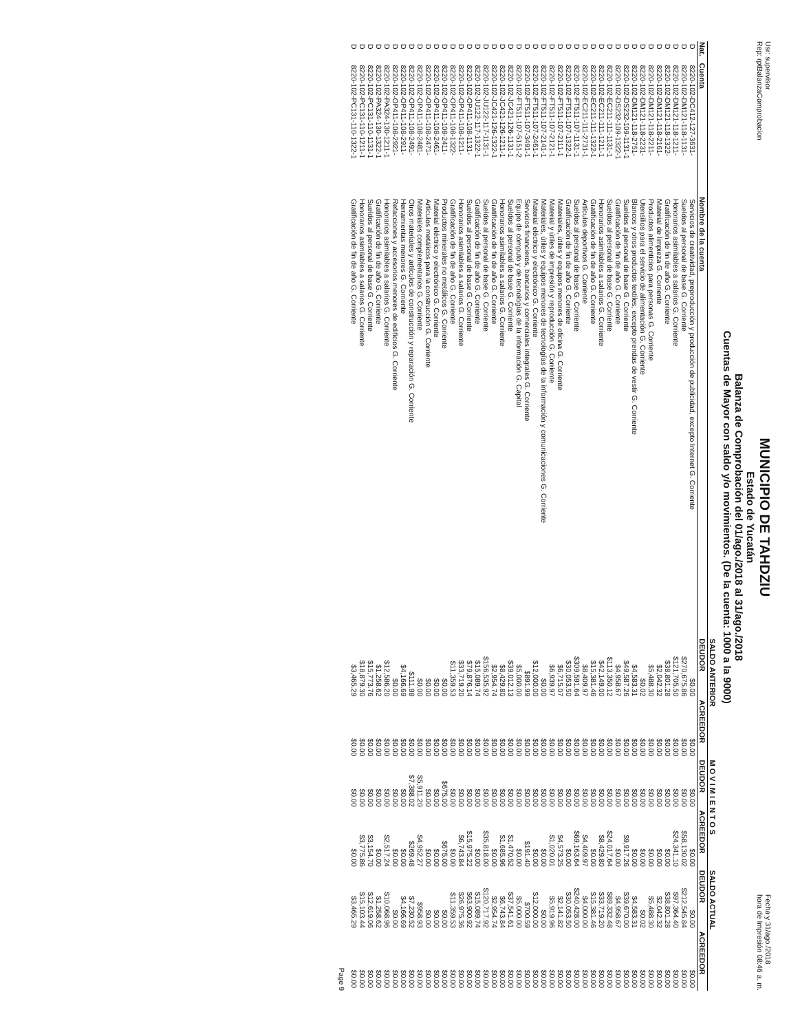Usr: supervisor
Rep: rptBalanzaComprobacion
MUNICIPIO DE TAHDZIU
Estado de Yucatán
Balanza de Comprobación del 01/ago./2018 al 31/ago./2018
Cuentas de Mayor con saldo y/o movimientos. (De la cuenta: 1000 a la 9000)
Fecha y 31/ago./2018
hora de Impresión 08:46 a. m.
| | | | SALDO ANTERIOR | | M O V I M I E N T O S | | SALDO ACTUAL | |
| --- | --- | --- | --- | --- | --- | --- | --- | --- |
| Nat. | Cuenta | Nombre de la cuenta | DEUDOR | ACREEDOR | DEUDOR | ACREEDOR | DEUDOR | ACREEDOR |
| D | 8220-102-DC412-127-3631- | Servicios de creatividad, preproducción y producción de publicidad, excepto Internet G. Corriente | $0.00 | $0.00 | $0.00 | $0.00 | $0.00 | $0.00 |
| D | 8220-102-DM121-118-1131- | Sueldos al personal de base G. Corriente | $270,675.86 | $0.00 | $0.00 | $58,130.02 | $212,545.84 | $0.00 |
| D | 8220-102-DM121-118-1211- | Honorarios asimilables a salarios G. Corriente | $121,705.50 | $0.00 | $0.00 | $24,341.10 | $97,364.40 | $0.00 |
| D | 8220-102-DM121-118-1322- | Gratificación de fin de año G. Corriente | $38,801.28 | $0.00 | $0.00 | $0.00 | $38,801.28 | $0.00 |
| D | 8220-102-DM121-118-2161- | Material de limpieza G. Corriente | $2,042.32 | $0.00 | $0.00 | $0.00 | $2,042.32 | $0.00 |
| D | 8220-102-DM121-118-2211- | Productos alimenticios para personas G. Corriente | $5,488.30 | $0.00 | $0.00 | $0.00 | $5,488.30 | $0.00 |
| D | 8220-102-DM121-118-2231- | Utensilios para el servicio de alimentación G. Corriente | $0.02 | $0.00 | $0.00 | $0.00 | $0.02 | $0.00 |
| D | 8220-102-DM121-118-2751- | Blancos y otros productos textiles, excepto prendas de vestir G. Corriente | $4,583.31 | $0.00 | $0.00 | $0.00 | $4,583.31 | $0.00 |
| D | 8220-102-DS232-109-1131-1 | Sueldos al personal de base G. Corriente | $49,587.26 | $0.00 | $0.00 | $9,917.26 | $39,670.00 | $0.00 |
| D | 8220-102-DS232-109-1322-1 | Gratificación de fin de año G. Corriente | $4,958.67 | $0.00 | $0.00 | $0.00 | $4,958.67 | $0.00 |
| D | 8220-102-EC211-111-1131-1 | Sueldos al personal de base G. Corriente | $113,350.12 | $0.00 | $0.00 | $24,017.64 | $89,332.48 | $0.00 |
| D | 8220-102-EC211-111-1211-1 | Honorarios asimilables a salarios G. Corriente | $42,149.00 | $0.00 | $0.00 | $8,429.80 | $33,719.20 | $0.00 |
| D | 8220-102-EC211-111-1322-1 | Gratificación de fin de año G. Corriente | $15,381.46 | $0.00 | $0.00 | $0.00 | $15,381.46 | $0.00 |
| D | 8220-102-EC211-111-2731-1 | Artículos deportivos G. Corriente | $8,409.97 | $0.00 | $0.00 | $4,409.97 | $4,000.00 | $0.00 |
| D | 8220-102-FT511-107-1131-1 | Sueldos al personal de base G. Corriente | $309,591.64 | $0.00 | $0.00 | $69,163.64 | $240,428.00 | $0.00 |
| D | 8220-102-FT511-107-1322-1 | Gratificación de fin de año G. Corriente | $30,053.50 | $0.00 | $0.00 | $0.00 | $30,053.50 | $0.00 |
| D | 8220-102-FT511-107-2111-1 | Materiales, útiles y equipos menores de oficina G. Corriente | $6,715.07 | $0.00 | $0.00 | $4,573.25 | $2,141.82 | $0.00 |
| D | 8220-102-FT511-107-2121-1 | Material y útiles de impresión y reproducción G. Corriente | $6,939.97 | $0.00 | $0.00 | $1,020.01 | $5,919.96 | $0.00 |
| D | 8220-102-FT511-107-2141-1 | Materiales, útiles y equipos menores de tecnologías de la información y comunicaciones G. Corriente | $0.00 | $0.00 | $0.00 | $0.00 | $0.00 | $0.00 |
| D | 8220-102-FT511-107-2461-1 | Material eléctrico y electrónico G. Corriente | $12,000.00 | $0.00 | $0.00 | $0.00 | $12,000.00 | $0.00 |
| D | 8220-102-FT511-107-3491-1 | Servicios financieros, bancarios y comerciales integrales G. Corriente | $891.99 | $0.00 | $0.00 | $191.40 | $700.59 | $0.00 |
| D | 8220-102-FT511-107-5151-2 | Equipo de cómputo y de tecnologías de la información G. Capital | $5,000.00 | $0.00 | $0.00 | $0.00 | $5,000.00 | $0.00 |
| D | 8220-102-JC421-126-1131-1 | Sueldos al personal de base G. Corriente | $39,012.13 | $0.00 | $0.00 | $1,470.52 | $37,541.61 | $0.00 |
| D | 8220-102-JC421-126-1211-1 | Honorarios asimilables a salarios G. Corriente | $8,429.80 | $0.00 | $0.00 | $1,685.96 | $6,743.84 | $0.00 |
| D | 8220-102-JC421-126-1322-1 | Gratificación de fin de año G. Corriente | $2,954.74 | $0.00 | $0.00 | $0.00 | $2,954.74 | $0.00 |
| D | 8220-102-JU122-117-1131-1 | Sueldos al personal de base G. Corriente | $156,535.92 | $0.00 | $0.00 | $35,818.00 | $120,717.92 | $0.00 |
| D | 8220-102-JU122-117-1322-1 | Gratificación de fin de año G. Corriente | $15,089.74 | $0.00 | $0.00 | $0.00 | $15,089.74 | $0.00 |
| D | 8220-102-OP411-108-1131- | Sueldos al personal de base G. Corriente | $79,876.14 | $0.00 | $0.00 | $15,975.22 | $63,900.92 | $0.00 |
| D | 8220-102-OP411-108-1211- | Honorarios asimilables a salarios G. Corriente | $33,719.20 | $0.00 | $0.00 | $6,743.84 | $26,975.36 | $0.00 |
| D | 8220-102-OP411-108-1322- | Gratificación de fin de año G. Corriente | $11,359.53 | $0.00 | $0.00 | $0.00 | $11,359.53 | $0.00 |
| D | 8220-102-OP411-108-2411- | Productos minerales no metálicos G. Corriente | $0.00 | $0.00 | $675.00 | $675.00 | $0.00 | $0.00 |
| D | 8220-102-OP411-108-2461- | Material eléctrico y electrónico G. Corriente | $0.00 | $0.00 | $0.00 | $0.00 | $0.00 | $0.00 |
| D | 8220-102-OP411-108-2471- | Artículos metálicos para la construcción G. Corriente | $0.00 | $0.00 | $0.00 | $0.00 | $0.00 | $0.00 |
| D | 8220-102-OP411-108-2481- | Materiales complementarios G. Corriente | $0.00 | $0.00 | $5,911.20 | $4,952.27 | $958.93 | $0.00 |
| D | 8220-102-OP411-108-2491- | Otros materiales y artículos de construcción y reparación G. Corriente | $111.98 | $0.00 | $7,388.02 | $269.48 | $7,230.52 | $0.00 |
| D | 8220-102-OP411-108-2911- | Herramientas menores G. Corriente | $4,166.69 | $0.00 | $0.00 | $0.00 | $4,166.69 | $0.00 |
| D | 8220-102-OP411-108-2921- | Refacciones y accesorios menores de edificios G. Corriente | $0.00 | $0.00 | $0.00 | $0.00 | $0.00 | $0.00 |
| D | 8220-102-PA324-130-1211-1 | Honorarios asimilables a salarios G. Corriente | $12,586.20 | $0.00 | $0.00 | $2,517.24 | $10,068.96 | $0.00 |
| D | 8220-102-PA324-130-1322-1 | Gratificación de fin de año G. Corriente | $1,258.62 | $0.00 | $0.00 | $0.00 | $1,258.62 | $0.00 |
| D | 8220-102-PC131-110-1131-1 | Sueldos al personal de base G. Corriente | $15,773.76 | $0.00 | $0.00 | $3,154.70 | $12,619.06 | $0.00 |
| D | 8220-102-PC131-110-1211-1 | Honorarios asimilables a salarios G. Corriente | $18,879.30 | $0.00 | $0.00 | $3,775.86 | $15,103.44 | $0.00 |
| D | 8220-102-PC131-110-1322-1 | Gratificación de fin de año G. Corriente | $3,465.29 | $0.00 | $0.00 | $0.00 | $3,465.29 | $0.00 |
Page 9